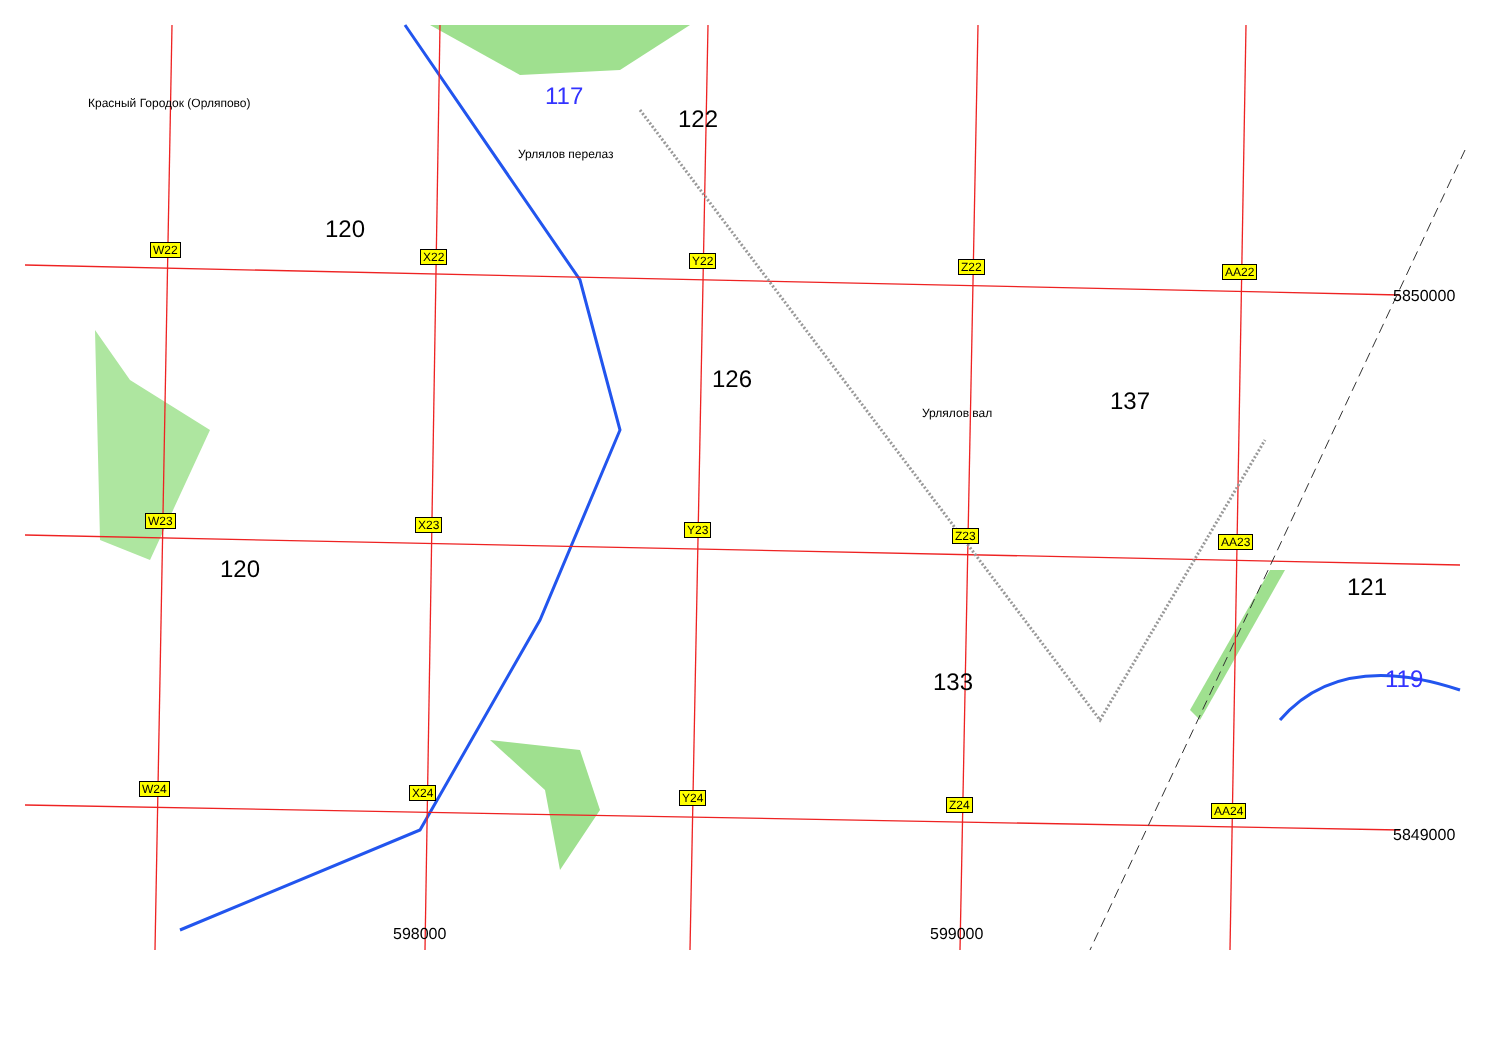Красный Городок (Орляпово)
Урлялов перелаз
Урлялов вал
117
122
120
126
137
120
121
133 119
5850000
5849000
598000 599000
W22 X22 Y22 Z22 AA22
W23 X23 Y23 Z23 AA23
W24 X24 Y24 Z24 AA24